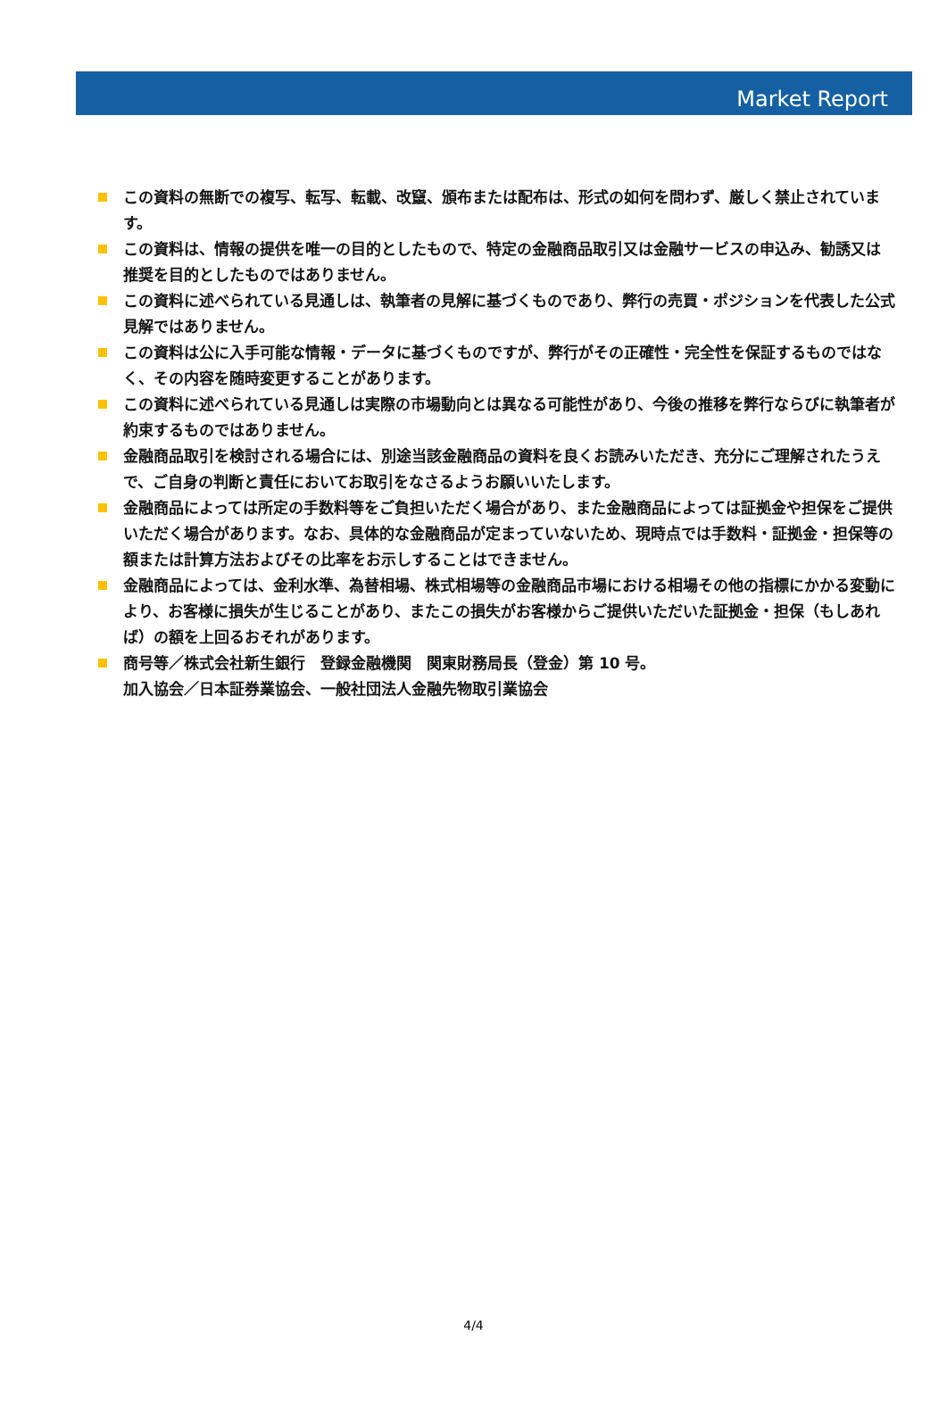Market Report
この資料の無断での複写、転写、転載、改竄、頒布または配布は、形式の如何を問わず、厳しく禁止されています。
この資料は、情報の提供を唯一の目的としたもので、特定の金融商品取引又は金融サービスの申込み、勧誘又は推奨を目的としたものではありません。
この資料に述べられている見通しは、執筆者の見解に基づくものであり、弊行の売買・ポジションを代表した公式見解ではありません。
この資料は公に入手可能な情報・データに基づくものですが、弊行がその正確性・完全性を保証するものではなく、その内容を随時変更することがあります。
この資料に述べられている見通しは実際の市場動向とは異なる可能性があり、今後の推移を弊行ならびに執筆者が約束するものではありません。
金融商品取引を検討される場合には、別途当該金融商品の資料を良くお読みいただき、充分にご理解されたうえで、ご自身の判断と責任においてお取引をなさるようお願いいたします。
金融商品によっては所定の手数料等をご負担いただく場合があり、また金融商品によっては証拠金や担保をご提供いただく場合があります。なお、具体的な金融商品が定まっていないため、現時点では手数料・証拠金・担保等の額または計算方法およびその比率をお示しすることはできません。
金融商品によっては、金利水準、為替相場、株式相場等の金融商品市場における相場その他の指標にかかる変動により、お客様に損失が生じることがあり、またこの損失がお客様からご提供いただいた証拠金・担保（もしあれば）の額を上回るおそれがあります。
商号等／株式会社新生銀行　登録金融機関　関東財務局長（登金）第 10 号。
加入協会／日本証券業協会、一般社団法人金融先物取引業協会
4/4